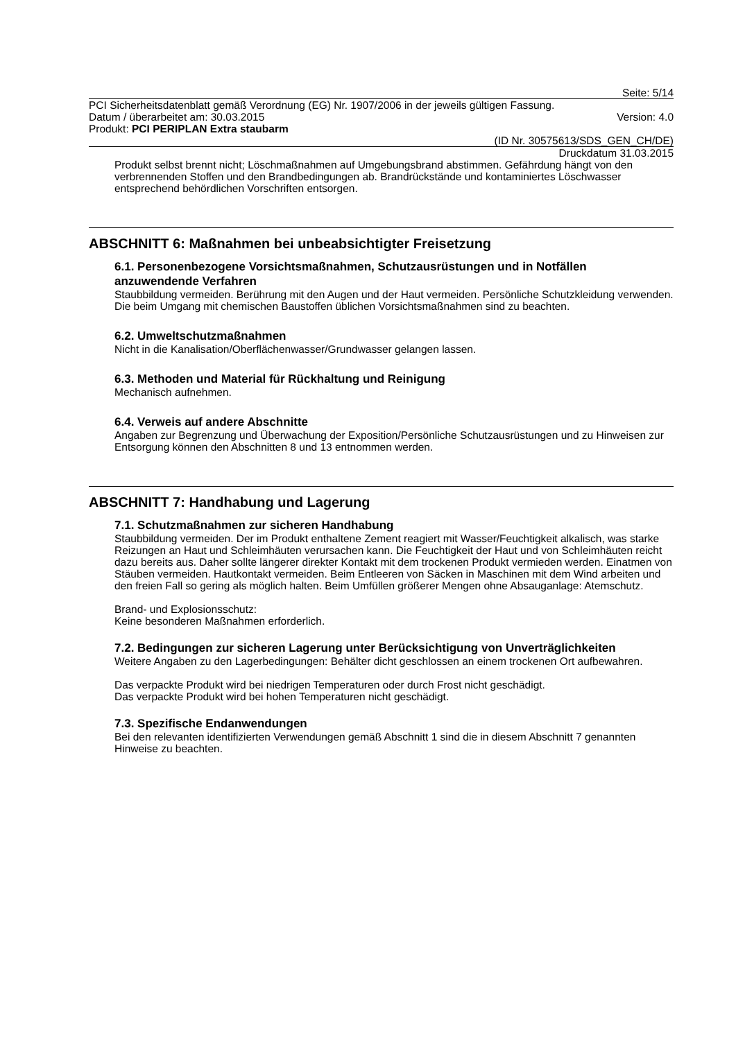Seite: 5/14
PCI Sicherheitsdatenblatt gemäß Verordnung (EG) Nr. 1907/2006 in der jeweils gültigen Fassung.
Datum / überarbeitet am: 30.03.2015 Version: 4.0
Produkt: PCI PERIPLAN Extra staubarm
(ID Nr. 30575613/SDS_GEN_CH/DE)
Druckdatum 31.03.2015
Produkt selbst brennt nicht; Löschmaßnahmen auf Umgebungsbrand abstimmen. Gefährdung hängt von den verbrennenden Stoffen und den Brandbedingungen ab. Brandrückstände und kontaminiertes Löschwasser entsprechend behördlichen Vorschriften entsorgen.
ABSCHNITT 6: Maßnahmen bei unbeabsichtigter Freisetzung
6.1. Personenbezogene Vorsichtsmaßnahmen, Schutzausrüstungen und in Notfällen anzuwendende Verfahren
Staubbildung vermeiden. Berührung mit den Augen und der Haut vermeiden. Persönliche Schutzkleidung verwenden. Die beim Umgang mit chemischen Baustoffen üblichen Vorsichtsmaßnahmen sind zu beachten.
6.2. Umweltschutzmaßnahmen
Nicht in die Kanalisation/Oberflächenwasser/Grundwasser gelangen lassen.
6.3. Methoden und Material für Rückhaltung und Reinigung
Mechanisch aufnehmen.
6.4. Verweis auf andere Abschnitte
Angaben zur Begrenzung und Überwachung der Exposition/Persönliche Schutzausrüstungen und zu Hinweisen zur Entsorgung können den Abschnitten 8 und 13 entnommen werden.
ABSCHNITT 7: Handhabung und Lagerung
7.1. Schutzmaßnahmen zur sicheren Handhabung
Staubbildung vermeiden. Der im Produkt enthaltene Zement reagiert mit Wasser/Feuchtigkeit alkalisch, was starke Reizungen an Haut und Schleimhäuten verursachen kann. Die Feuchtigkeit der Haut und von Schleimhäuten reicht dazu bereits aus. Daher sollte längerer direkter Kontakt mit dem trockenen Produkt vermieden werden. Einatmen von Stäuben vermeiden. Hautkontakt vermeiden. Beim Entleeren von Säcken in Maschinen mit dem Wind arbeiten und den freien Fall so gering als möglich halten. Beim Umfüllen größerer Mengen ohne Absauganlage: Atemschutz.
Brand- und Explosionsschutz:
Keine besonderen Maßnahmen erforderlich.
7.2. Bedingungen zur sicheren Lagerung unter Berücksichtigung von Unverträglichkeiten
Weitere Angaben zu den Lagerbedingungen: Behälter dicht geschlossen an einem trockenen Ort aufbewahren.
Das verpackte Produkt wird bei niedrigen Temperaturen oder durch Frost nicht geschädigt.
Das verpackte Produkt wird bei hohen Temperaturen nicht geschädigt.
7.3. Spezifische Endanwendungen
Bei den relevanten identifizierten Verwendungen gemäß Abschnitt 1 sind die in diesem Abschnitt 7 genannten Hinweise zu beachten.